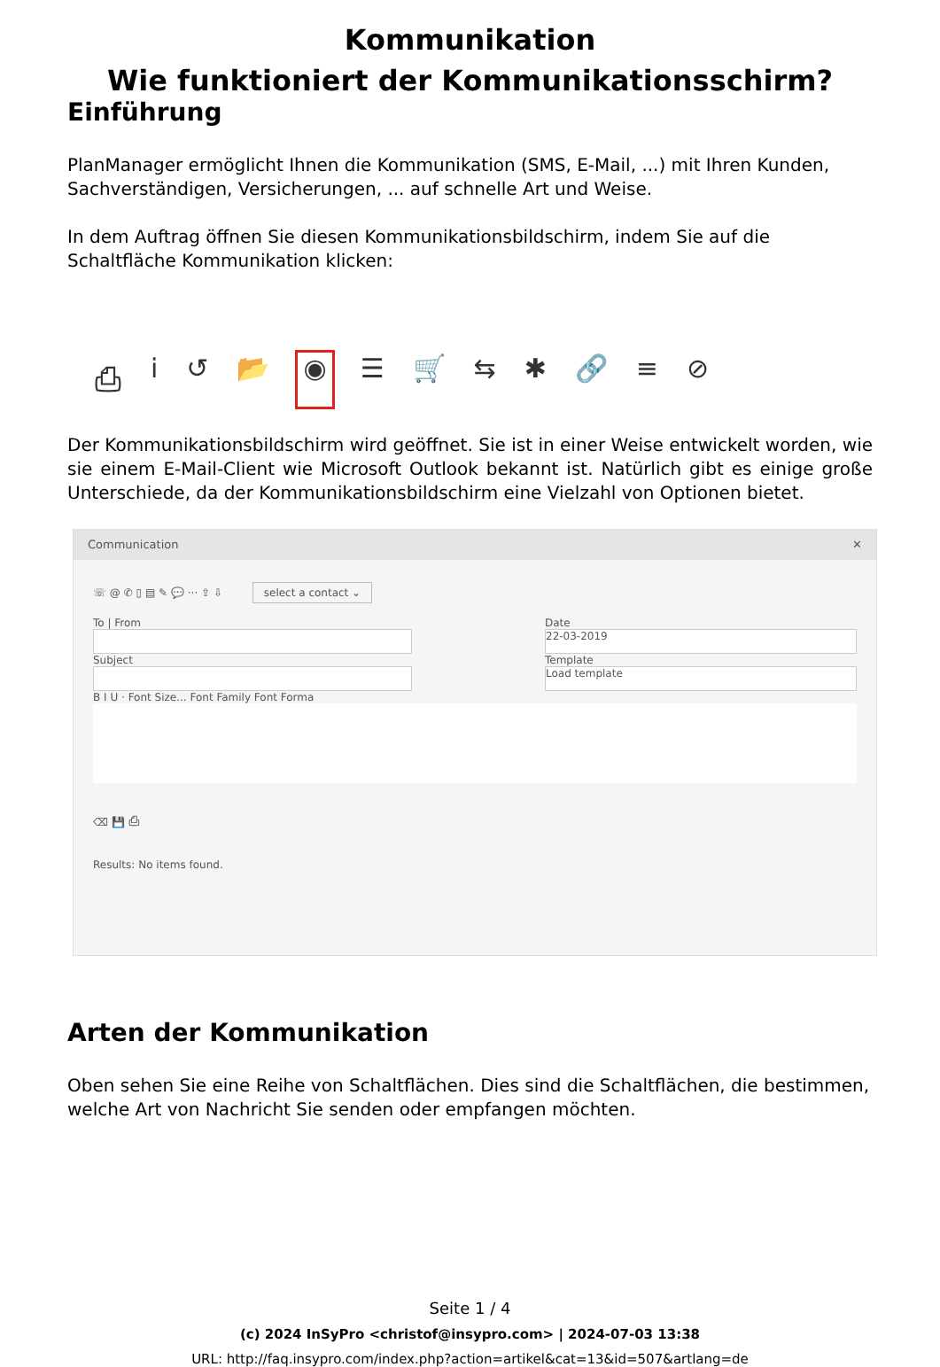Kommunikation
Wie funktioniert der Kommunikationsschirm?
Einführung
PlanManager ermöglicht Ihnen die Kommunikation (SMS, E-Mail, ...) mit Ihren Kunden, Sachverständigen, Versicherungen, ... auf schnelle Art und Weise.
In dem Auftrag öffnen Sie diesen Kommunikationsbildschirm, indem Sie auf die Schaltfläche Kommunikation klicken:
⎙ i ↺ 📂 ◉ ☰ 🛒 ⇆ ✱ 🔗 ≡ ⊘
Der Kommunikationsbildschirm wird geöffnet. Sie ist in einer Weise entwickelt worden, wie sie einem E-Mail-Client wie Microsoft Outlook bekannt ist. Natürlich gibt es einige große Unterschiede, da der Kommunikationsbildschirm eine Vielzahl von Optionen bietet.
Communication ✕
☏ @ ✆ ▯ ▤ ✎ 💬 ··· ⇪ ⇩ select a contact ⌄
To | From
Subject
Date
22-03-2019
Template
Load template
B I U · Font Size... Font Family Font Forma
⌫ 💾 ⎙
Results: No items found.
Arten der Kommunikation
Oben sehen Sie eine Reihe von Schaltflächen. Dies sind die Schaltflächen, die bestimmen, welche Art von Nachricht Sie senden oder empfangen möchten.
Seite 1 / 4
(c) 2024 InSyPro <christof@insypro.com> | 2024-07-03 13:38
URL: http://faq.insypro.com/index.php?action=artikel&cat=13&id=507&artlang=de